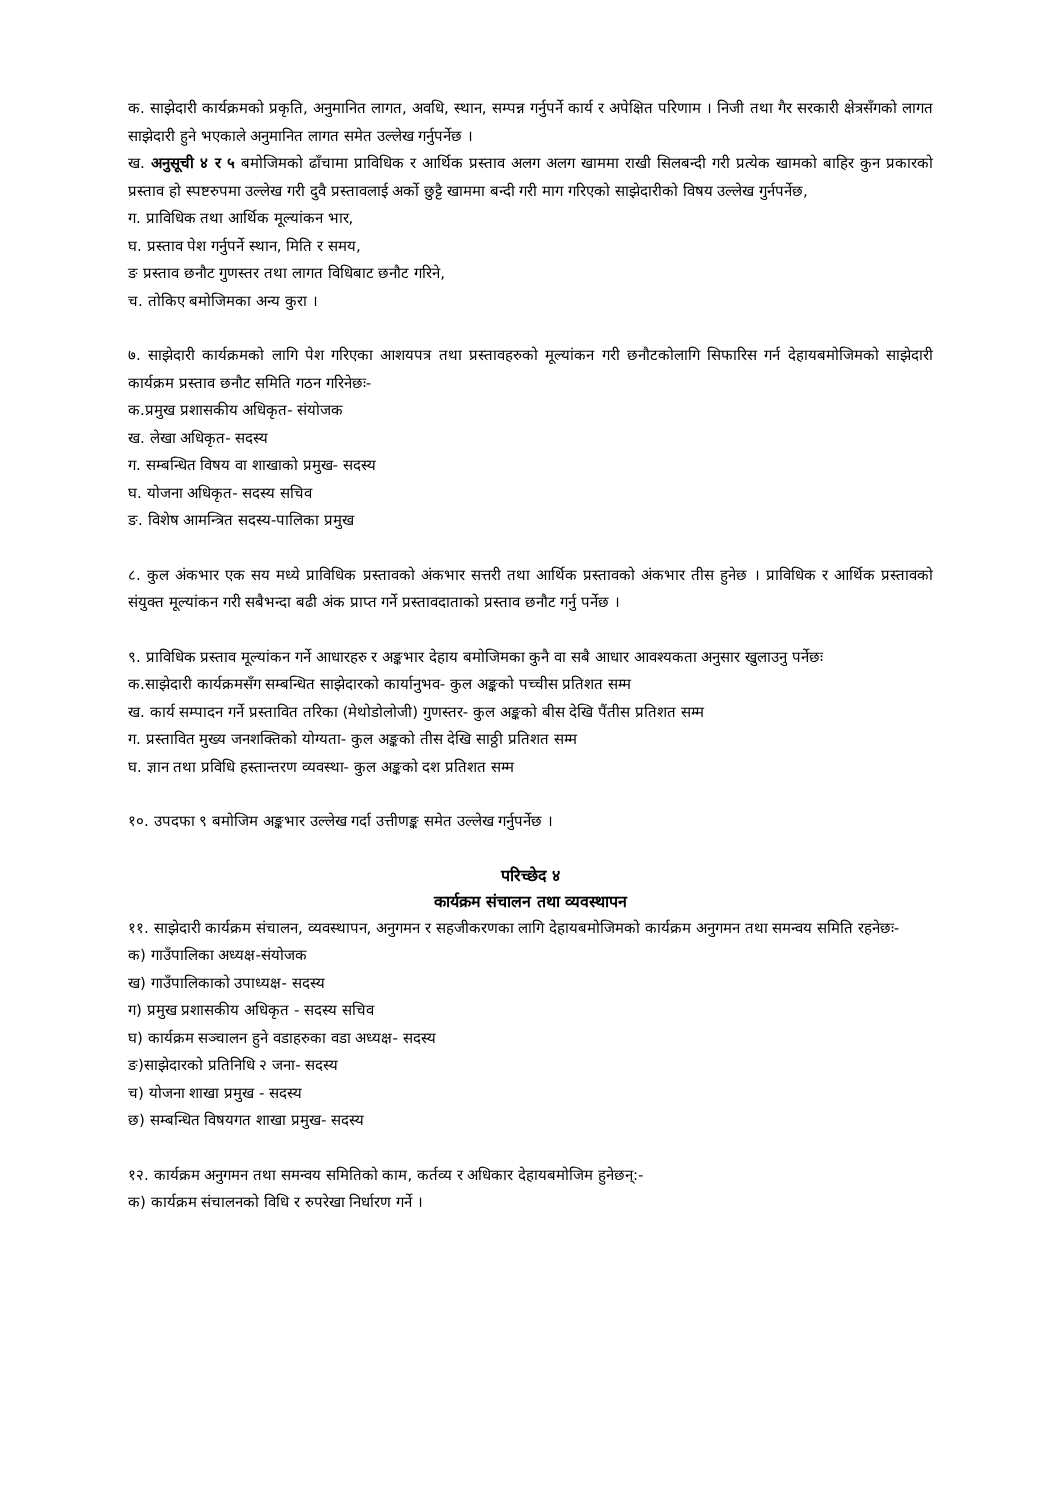क. साझेदारी कार्यक्रमको प्रकृति, अनुमानित लागत, अवधि, स्थान, सम्पन्न गर्नुपर्ने कार्य र अपेक्षित परिणाम । निजी तथा गैर सरकारी क्षेत्रसँगको लागत साझेदारी हुने भएकाले अनुमानित लागत समेत उल्लेख गर्नुपर्नेछ ।
ख. अनुसूची ४ र ५ बमोजिमको ढाँचामा प्राविधिक र आर्थिक प्रस्ताव अलग अलग खाममा राखी सिलबन्दी गरी प्रत्येक खामको बाहिर कुन प्रकारको प्रस्ताव हो स्पष्टरुपमा उल्लेख गरी दुवै प्रस्तावलाई अर्को छुट्टै खाममा बन्दी गरी माग गरिएको साझेदारीको विषय उल्लेख गुर्नपर्नेछ,
ग. प्राविधिक तथा आर्थिक मूल्यांकन भार,
घ. प्रस्ताव पेश गर्नुपर्ने स्थान, मिति र समय,
ङ प्रस्ताव छनौट गुणस्तर तथा लागत विधिबाट छनौट गरिने,
च. तोकिए बमोजिमका अन्य कुरा ।
७. साझेदारी कार्यक्रमको लागि पेश गरिएका आशयपत्र तथा प्रस्तावहरुको मूल्यांकन गरी छनौटकोलागि सिफारिस गर्न देहायबमोजिमको साझेदारी कार्यक्रम प्रस्ताव छनौट समिति गठन गरिनेछः-
क.प्रमुख प्रशासकीय अधिकृत- संयोजक
ख. लेखा अधिकृत- सदस्य
ग. सम्बन्धित विषय वा शाखाको प्रमुख- सदस्य
घ. योजना अधिकृत- सदस्य सचिव
ङ. विशेष आमन्त्रित सदस्य-पालिका प्रमुख
८. कुल अंकभार एक सय मध्ये प्राविधिक प्रस्तावको अंकभार सत्तरी तथा आर्थिक प्रस्तावको अंकभार तीस हुनेछ । प्राविधिक र आर्थिक प्रस्तावको संयुक्त मूल्यांकन गरी सबैभन्दा बढी अंक प्राप्त गर्ने प्रस्तावदाताको प्रस्ताव छनौट गर्नु पर्नेछ ।
९. प्राविधिक प्रस्ताव मूल्यांकन गर्ने आधारहरु र अङ्कभार देहाय बमोजिमका कुनै वा सबै आधार आवश्यकता अनुसार खुलाउनु पर्नेछः
क.साझेदारी कार्यक्रमसँग सम्बन्धित साझेदारको कार्यानुभव- कुल अङ्कको पच्चीस प्रतिशत सम्म
ख. कार्य सम्पादन गर्ने प्रस्तावित तरिका (मेथोडोलोजी) गुणस्तर- कुल अङ्कको बीस देखि पैंतीस प्रतिशत सम्म
ग. प्रस्तावित मुख्य जनशक्तिको योग्यता- कुल अङ्कको तीस देखि साठ्ठी प्रतिशत सम्म
घ. ज्ञान तथा प्रविधि हस्तान्तरण व्यवस्था- कुल अङ्कको दश प्रतिशत सम्म
१०. उपदफा ९ बमोजिम अङ्कभार उल्लेख गर्दा उत्तीणङ्क समेत उल्लेख गर्नुपर्नेछ ।
परिच्छेद ४
कार्यक्रम संचालन तथा व्यवस्थापन
११. साझेदारी कार्यक्रम संचालन, व्यवस्थापन, अनुगमन र सहजीकरणका लागि देहायबमोजिमको कार्यक्रम अनुगमन तथा समन्वय समिति रहनेछः-
क) गाउँपालिका अध्यक्ष-संयोजक
ख) गाउँपालिकाको उपाध्यक्ष- सदस्य
ग) प्रमुख प्रशासकीय अधिकृत - सदस्य सचिव
घ) कार्यक्रम सञ्चालन हुने वडाहरुका वडा अध्यक्ष- सदस्य
ङ)साझेदारको प्रतिनिधि २ जना- सदस्य
च) योजना शाखा प्रमुख - सदस्य
छ) सम्बन्धित विषयगत शाखा प्रमुख- सदस्य
१२. कार्यक्रम अनुगमन तथा समन्वय समितिको काम, कर्तव्य र अधिकार देहायबमोजिम हुनेछन्:-
क) कार्यक्रम संचालनको विधि र रुपरेखा निर्धारण गर्ने ।